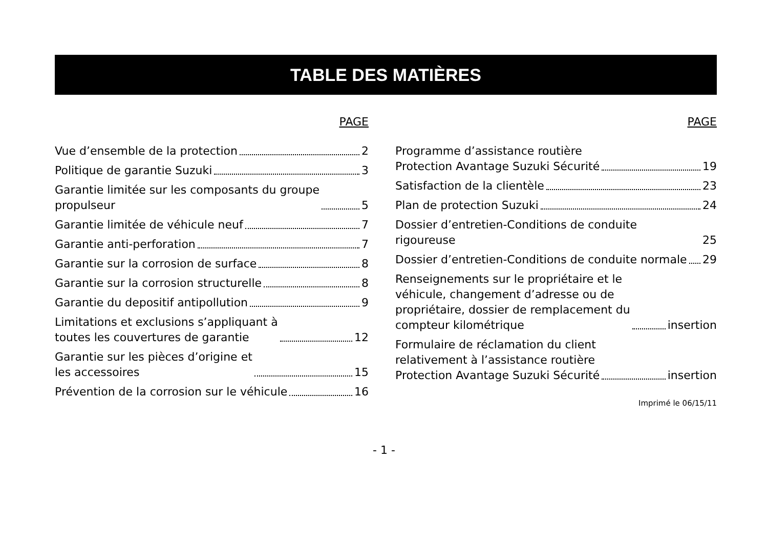TABLE DES MATIÈRES
PAGE
Vue d’ensemble de la protection 2
Politique de garantie Suzuki 3
Garantie limitée sur les composants du groupe
propulseur 5
Garantie limitée de véhicule neuf 7
Garantie anti-perforation 7
Garantie sur la corrosion de surface 8
Garantie sur la corrosion structurelle 8
Garantie du depositif antipollution 9
Limitations et exclusions s’appliquant à
toutes les couvertures de garantie 12
Garantie sur les pièces d’origine et
les accessoires 15
Prévention de la corrosion sur le véhicule 16
PAGE
Programme d’assistance routière
Protection Avantage Suzuki Sécurité 19
Satisfaction de la clientèle 23
Plan de protection Suzuki 24
Dossier d’entretien-Conditions de conduite rigoureuse 25
Dossier d’entretien-Conditions de conduite normale 29
Renseignements sur le propriétaire et le
véhicule, changement d’adresse ou de
propriétaire, dossier de remplacement du
compteur kilométrique insertion
Formulaire de réclamation du client
relativement à l’assistance routière
Protection Avantage Suzuki Sécurité insertion
Imprimé le 06/15/11
- 1 -